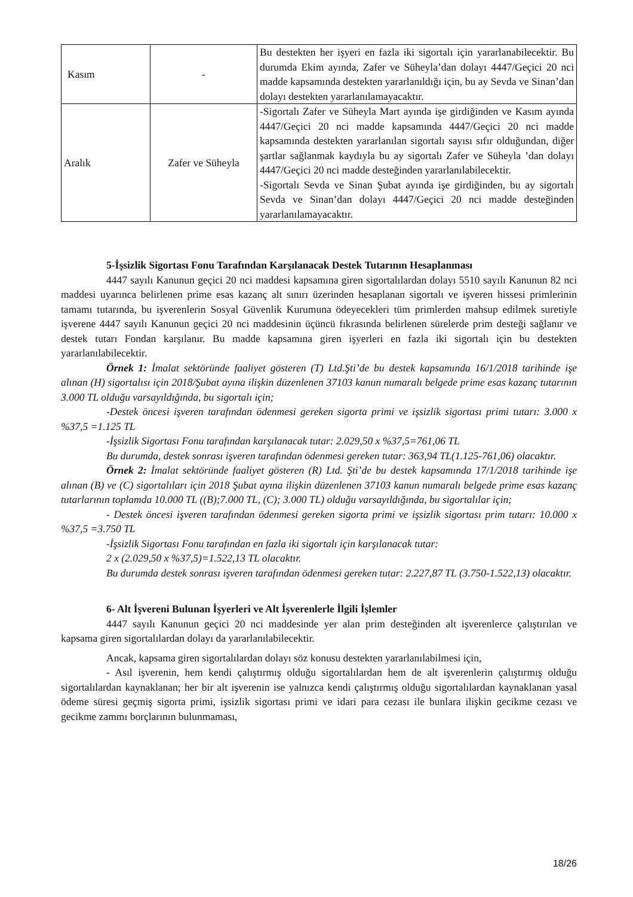| Kasım | - | Bu destekten her işyeri en fazla iki sigortalı için yararlanabilecektir. Bu durumda Ekim ayında, Zafer ve Süheyla’dan dolayı 4447/Geçici 20 nci madde kapsamında destekten yararlanıldığı için, bu ay Sevda ve Sinan’dan dolayı destekten yararlanılamayacaktır. |
| Aralık | Zafer ve Süheyla | -Sigortalı Zafer ve Süheyla Mart ayında işe girdiğinden ve Kasım ayında 4447/Geçici 20 nci madde kapsamında 4447/Geçici 20 nci madde kapsamında destekten yararlanılan sigortalı sayısı sıfır olduğundan, diğer şartlar sağlanmak kaydıyla bu ay sigortalı Zafer ve Süheyla ’dan dolayı 4447/Geçici 20 nci madde desteğinden yararlanılabilecektir. -Sigortalı Sevda ve Sinan Şubat ayında işe girdiğinden, bu ay sigortalı Sevda ve Sinan’dan dolayı 4447/Geçici 20 nci madde desteğinden yararlanılamayacaktır. |
5-İşsizlik Sigortası Fonu Tarafından Karşılanacak Destek Tutarının Hesaplanması
4447 sayılı Kanunun geçici 20 nci maddesi kapsamına giren sigortalılardan dolayı 5510 sayılı Kanunun 82 nci maddesi uyarınca belirlenen prime esas kazanç alt sınırı üzerinden hesaplanan sigortalı ve işveren hissesi primlerinin tamamı tutarında, bu işverenlerin Sosyal Güvenlik Kurumuna ödeyecekleri tüm primlerden mahsup edilmek suretiyle işverene 4447 sayılı Kanunun geçici 20 nci maddesinin üçüncü fıkrasında belirlenen sürelerde prim desteği sağlanır ve destek tutarı Fondan karşılanır. Bu madde kapsamına giren işyerleri en fazla iki sigortalı için bu destekten yararlanılabilecektir.
Örnek 1: İmalat sektöründe faaliyet gösteren (T) Ltd.Şti’de bu destek kapsamında 16/1/2018 tarihinde işe alınan (H) sigortalısı için 2018/Şubat ayına ilişkin düzenlenen 37103 kanun numaralı belgede prime esas kazanç tutarının 3.000 TL olduğu varsayıldığında, bu sigortalı için;
-Destek öncesi işveren tarafından ödenmesi gereken sigorta primi ve işsizlik sigortası primi tutarı: 3.000 x %37,5 =1.125 TL
-İşsizlik Sigortası Fonu tarafından karşılanacak tutar: 2.029,50 x %37,5=761,06 TL
Bu durumda, destek sonrası işveren tarafından ödenmesi gereken tutar: 363,94 TL(1.125-761,06) olacaktır.
Örnek 2: İmalat sektöründe faaliyet gösteren (R) Ltd. Şti’de bu destek kapsamında 17/1/2018 tarihinde işe alınan (B) ve (C) sigortalıları için 2018 Şubat ayına ilişkin düzenlenen 37103 kanun numaralı belgede prime esas kazanç tutarlarının toplamda 10.000 TL ((B);7.000 TL, (C); 3.000 TL) olduğu varsayıldığında, bu sigortalılar için;
- Destek öncesi işveren tarafından ödenmesi gereken sigorta primi ve işsizlik sigortası prim tutarı: 10.000 x %37,5 =3.750 TL
-İşsizlik Sigortası Fonu tarafından en fazla iki sigortalı için karşılanacak tutar:
2 x (2.029,50 x %37,5)=1.522,13 TL olacaktır.
Bu durumda destek sonrası işveren tarafından ödenmesi gereken tutar: 2.227,87 TL (3.750-1.522,13) olacaktır.
6- Alt İşvereni Bulunan İşyerleri ve Alt İşverenlerle İlgili İşlemler
4447 sayılı Kanunun geçici 20 nci maddesinde yer alan prim desteğinden alt işverenlerce çalıştırılan ve kapsama giren sigortalılardan dolayı da yararlanılabilecektir.
Ancak, kapsama giren sigortalılardan dolayı söz konusu destekten yararlanılabilmesi için,
- Asıl işverenin, hem kendi çalıştırmış olduğu sigortalılardan hem de alt işverenlerin çalıştırmış olduğu sigortalılardan kaynaklanan; her bir alt işverenin ise yalnızca kendi çalıştırmış olduğu sigortalılardan kaynaklanan yasal ödeme süresi geçmiş sigorta primi, işsizlik sigortası primi ve idari para cezası ile bunlara ilişkin gecikme cezası ve gecikme zammı borçlarının bulunmaması,
18/26